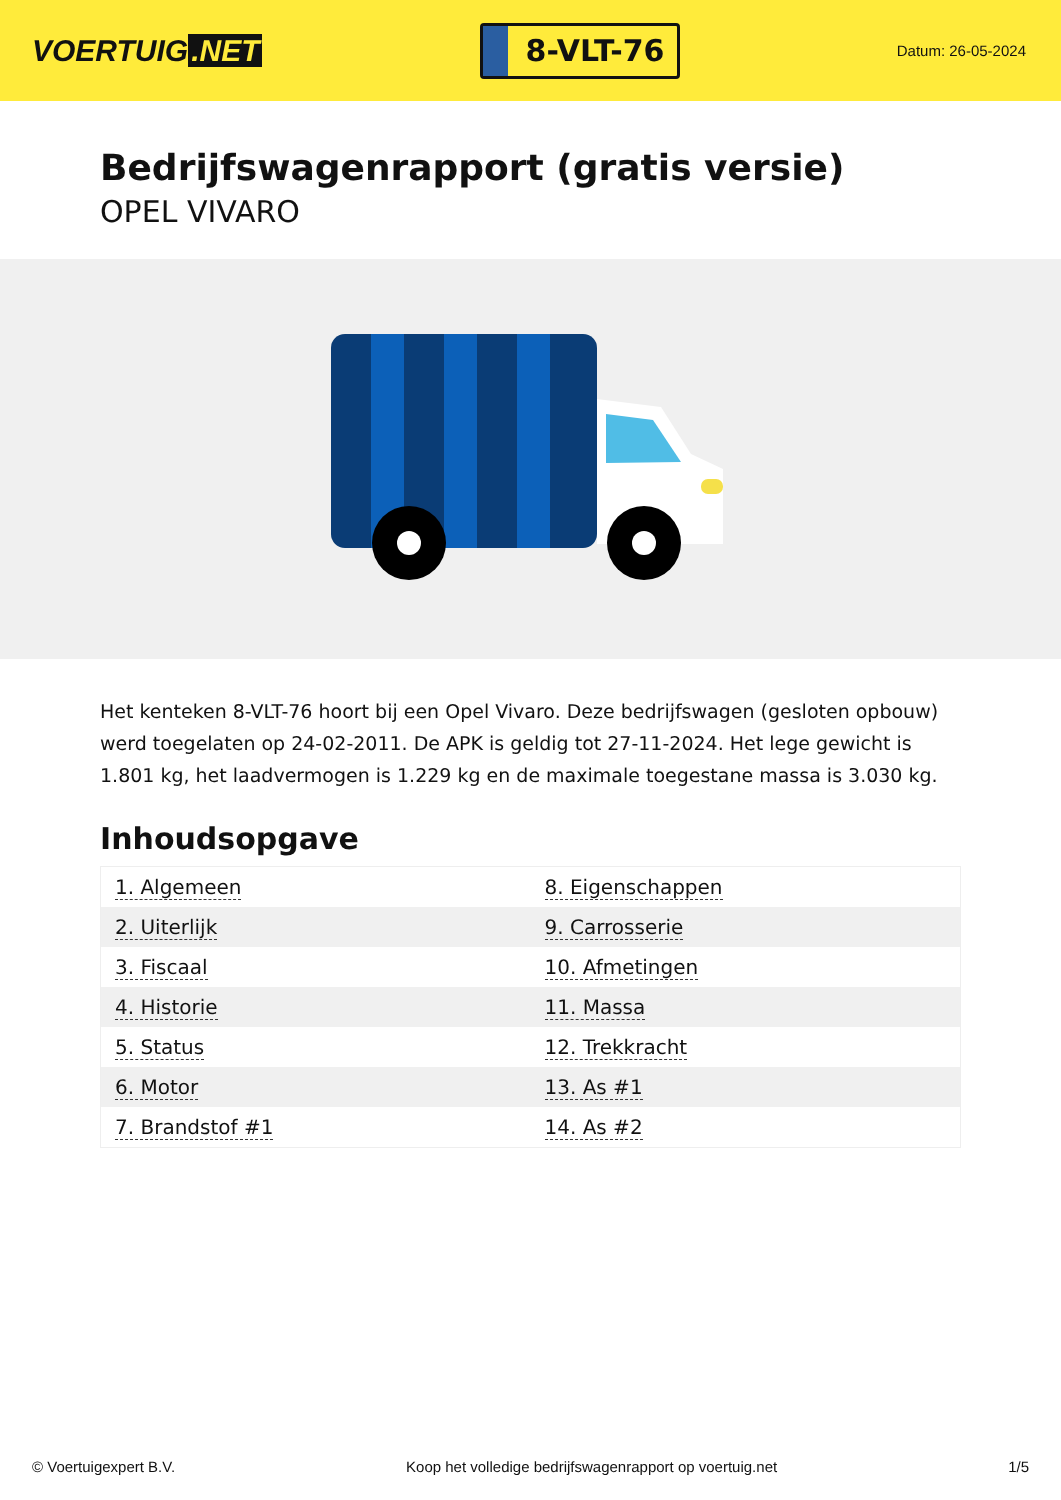VOERTUIG.NET
8-VLT-76
Datum: 26-05-2024
Bedrijfswagenrapport (gratis versie)
OPEL VIVARO
Het kenteken 8-VLT-76 hoort bij een Opel Vivaro. Deze bedrijfswagen (gesloten opbouw) werd toegelaten op 24-02-2011. De APK is geldig tot 27-11-2024. Het lege gewicht is 1.801 kg, het laadvermogen is 1.229 kg en de maximale toegestane massa is 3.030 kg.
Inhoudsopgave
| 1. Algemeen | 8. Eigenschappen |
| 2. Uiterlijk | 9. Carrosserie |
| 3. Fiscaal | 10. Afmetingen |
| 4. Historie | 11. Massa |
| 5. Status | 12. Trekkracht |
| 6. Motor | 13. As #1 |
| 7. Brandstof #1 | 14. As #2 |
© Voertuigexpert B.V. Koop het volledige bedrijfswagenrapport op voertuig.net 1/5